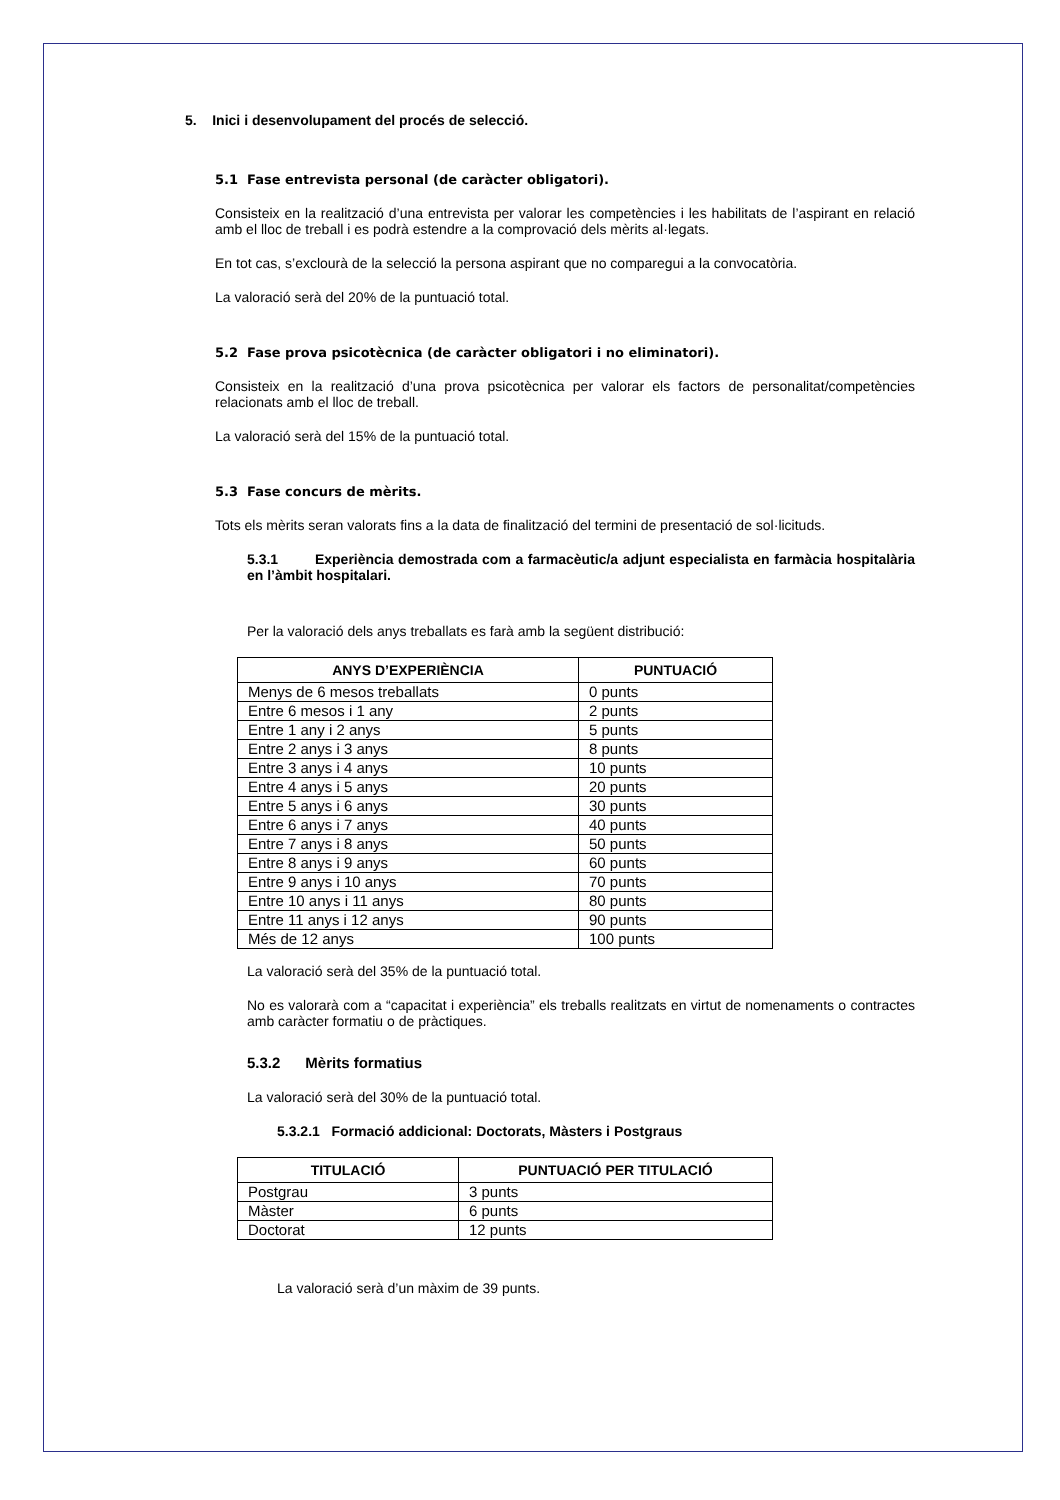5. Inici i desenvolupament del procés de selecció.
5.1 Fase entrevista personal (de caràcter obligatori).
Consisteix en la realització d’una entrevista per valorar les competències i les habilitats de l’aspirant en relació amb el lloc de treball i es podrà estendre a la comprovació dels mèrits al·legats.
En tot cas, s’exclourà de la selecció la persona aspirant que no comparegui a la convocatòria.
La valoració serà del 20% de la puntuació total.
5.2 Fase prova psicotècnica (de caràcter obligatori i no eliminatori).
Consisteix en la realització d’una prova psicotècnica per valorar els factors de personalitat/competències relacionats amb el lloc de treball.
La valoració serà del 15% de la puntuació total.
5.3 Fase concurs de mèrits.
Tots els mèrits seran valorats fins a la data de finalització del termini de presentació de sol·licituds.
5.3.1 Experiència demostrada com a farmacèutic/a adjunt especialista en farmàcia hospitalària en l’àmbit hospitalari.
Per la valoració dels anys treballats es farà amb la següent distribució:
| ANYS D’EXPERIÈNCIA | PUNTUACIÓ |
| --- | --- |
| Menys de 6 mesos treballats | 0 punts |
| Entre 6 mesos i 1 any | 2 punts |
| Entre 1 any i 2 anys | 5 punts |
| Entre 2 anys i 3 anys | 8 punts |
| Entre 3 anys i 4 anys | 10 punts |
| Entre 4 anys i 5 anys | 20 punts |
| Entre 5 anys i 6 anys | 30 punts |
| Entre 6 anys i 7 anys | 40 punts |
| Entre 7 anys i 8 anys | 50 punts |
| Entre 8 anys i 9 anys | 60 punts |
| Entre 9 anys i 10 anys | 70 punts |
| Entre 10 anys i 11 anys | 80 punts |
| Entre 11 anys i 12 anys | 90 punts |
| Més de 12 anys | 100 punts |
La valoració serà del 35% de la puntuació total.
No es valorarà com a “capacitat i experiència” els treballs realitzats en virtut de nomenaments o contractes amb caràcter formatiu o de pràctiques.
5.3.2 Mèrits formatius
La valoració serà del 30% de la puntuació total.
5.3.2.1 Formació addicional: Doctorats, Màsters i Postgraus
| TITULACIÓ | PUNTUACIÓ PER TITULACIÓ |
| --- | --- |
| Postgrau | 3 punts |
| Màster | 6 punts |
| Doctorat | 12 punts |
La valoració serà d’un màxim de 39 punts.